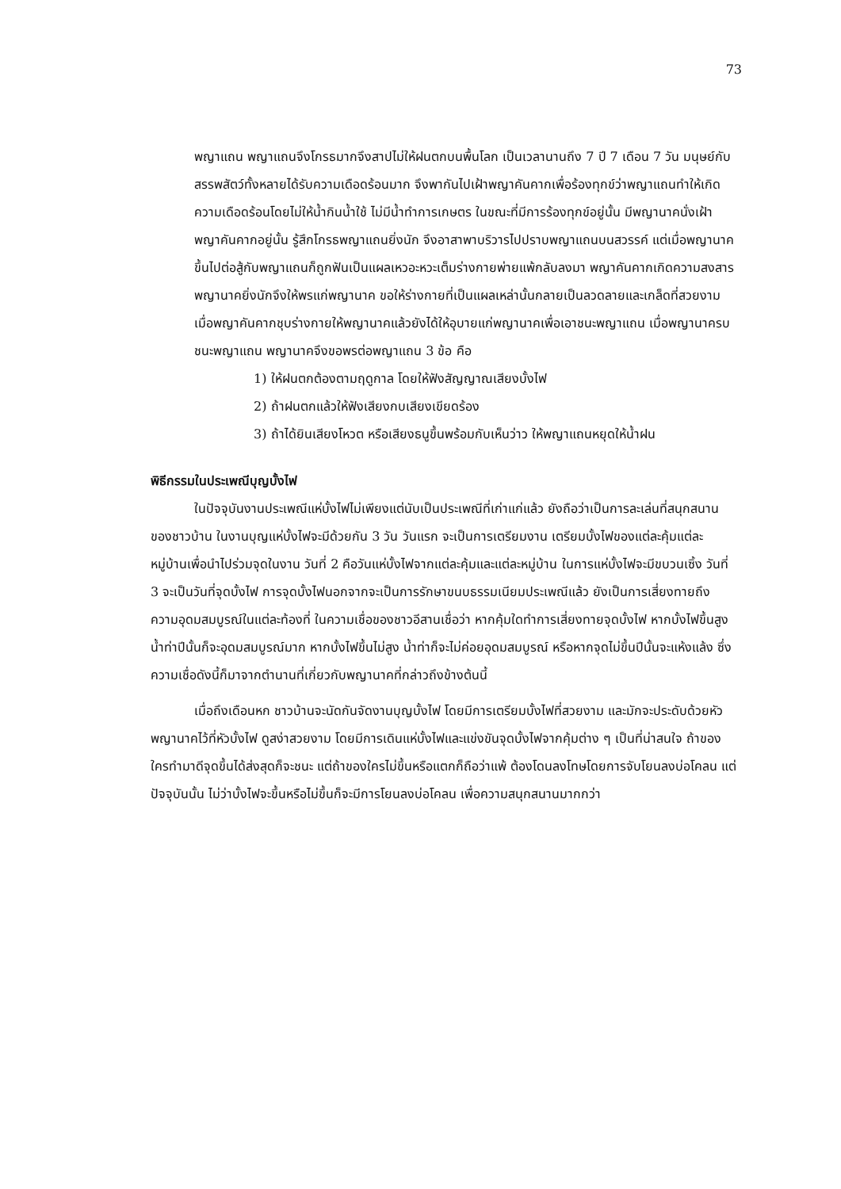73
พญาแถน พญาแถนจึงโกรธมากจึงสาปไม่ให้ฝนตกบนพื้นโลก เป็นเวลานานถึง 7 ปี 7 เดือน 7 วัน มนุษย์กับสรรพสัตว์ทั้งหลายได้รับความเดือดร้อนมาก จึงพากันไปเฝ้าพญาคันคากเพื่อร้องทุกข์ว่าพญาแถนทำให้เกิดความเดือดร้อนโดยไม่ให้น้ำกินน้ำใช้ ไม่มีน้ำทำการเกษตร ในขณะที่มีการร้องทุกข์อยู่นั้น มีพญานาคนั่งเฝ้าพญาคันคากอยู่นั้น รู้สึกโกรธพญาแถนยิ่งนัก จึงอาสาพาบริวารไปปราบพญาแถนบนสวรรค์ แต่เมื่อพญานาคขึ้นไปต่อสู้กับพญาแถนก็ถูกฟันเป็นแผลเหวอะหวะเต็มร่างกายพ่ายแพ้กลับลงมา พญาคันคากเกิดความสงสารพญานาคยิ่งนักจึงให้พรแก่พญานาค ขอให้ร่างกายที่เป็นแผลเหล่านั้นกลายเป็นลวดลายและเกล็ดที่สวยงาม เมื่อพญาคันคากชุบร่างกายให้พญานาคแล้วยังได้ให้อุบายแก่พญานาคเพื่อเอาชนะพญาแถน เมื่อพญานาครบชนะพญาแถน พญานาคจึงขอพรต่อพญาแถน 3 ข้อ คือ
1) ให้ฝนตกต้องตามฤดูกาล โดยให้ฟังสัญญาณเสียงบั้งไฟ
2) ถ้าฝนตกแล้วให้ฟังเสียงกบเสียงเขียดร้อง
3) ถ้าได้ยินเสียงโหวต หรือเสียงธนูขึ้นพร้อมกับเห็นว่าว ให้พญาแถนหยุดให้น้ำฝน
พิธีกรรมในประเพณีบุญบั้งไฟ
ในปัจจุบันงานประเพณีแห่บั้งไฟไม่เพียงแต่นับเป็นประเพณีที่เก่าแก่แล้ว ยังถือว่าเป็นการละเล่นที่สนุกสนานของชาวบ้าน ในงานบุญแห่บั้งไฟจะมีด้วยกัน 3 วัน วันแรก จะเป็นการเตรียมงาน เตรียมบั้งไฟของแต่ละคุ้มแต่ละหมู่บ้านเพื่อนำไปร่วมจุดในงาน วันที่ 2 คือวันแห่บั้งไฟจากแต่ละคุ้มและแต่ละหมู่บ้าน ในการแห่บั้งไฟจะมีขบวนเซิ้ง วันที่ 3 จะเป็นวันที่จุดบั้งไฟ การจุดบั้งไฟนอกจากจะเป็นการรักษาขนบธรรมเนียมประเพณีแล้ว ยังเป็นการเสี่ยงทายถึงความอุดมสมบูรณ์ในแต่ละท้องที่ ในความเชื่อของชาวอีสานเชื่อว่า หากคุ้มใดทำการเสี่ยงทายจุดบั้งไฟ หากบั้งไฟขึ้นสูงน้ำท่าปีนั้นก็จะอุดมสมบูรณ์มาก หากบั้งไฟขึ้นไม่สูง น้ำท่าก็จะไม่ค่อยอุดมสมบูรณ์ หรือหากจุดไม่ขึ้นปีนั้นจะแห้งแล้ง ซึ่งความเชื่อดังนี้ก็มาจากตำนานที่เกี่ยวกับพญานาคที่กล่าวถึงข้างต้นนี้
เมื่อถึงเดือนหก ชาวบ้านจะนัดกันจัดงานบุญบั้งไฟ โดยมีการเตรียมบั้งไฟที่สวยงาม และมักจะประดับด้วยหัวพญานาคไว้ที่หัวบั้งไฟ ดูสง่าสวยงาม โดยมีการเดินแห่บั้งไฟและแข่งขันจุดบั้งไฟจากคุ้มต่าง ๆ เป็นที่น่าสนใจ ถ้าของใครทำมาดีจุดขึ้นได้ส่งสุดก็จะชนะ แต่ถ้าของใครไม่ขึ้นหรือแตกก็ถือว่าแพ้ ต้องโดนลงโทษโดยการจับโยนลงบ่อโคลน แต่ปัจจุบันนั้น ไม่ว่าบั้งไฟจะขึ้นหรือไม่ขึ้นก็จะมีการโยนลงบ่อโคลน เพื่อความสนุกสนานมากกว่า